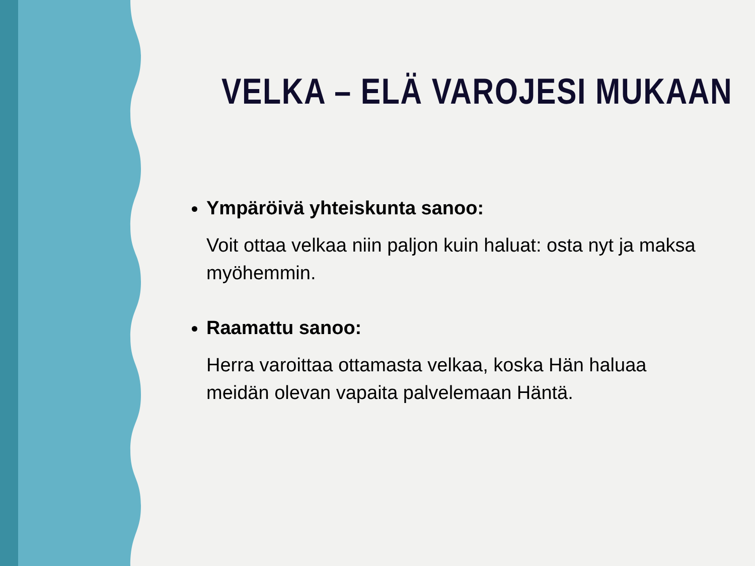VELKA – ELÄ VAROJESI MUKAAN
Ympäröivä yhteiskunta sanoo:
Voit ottaa velkaa niin paljon kuin haluat: osta nyt ja maksa myöhemmin.
Raamattu sanoo:
Herra varoittaa ottamasta velkaa, koska Hän haluaa meidän olevan vapaita palvelemaan Häntä.